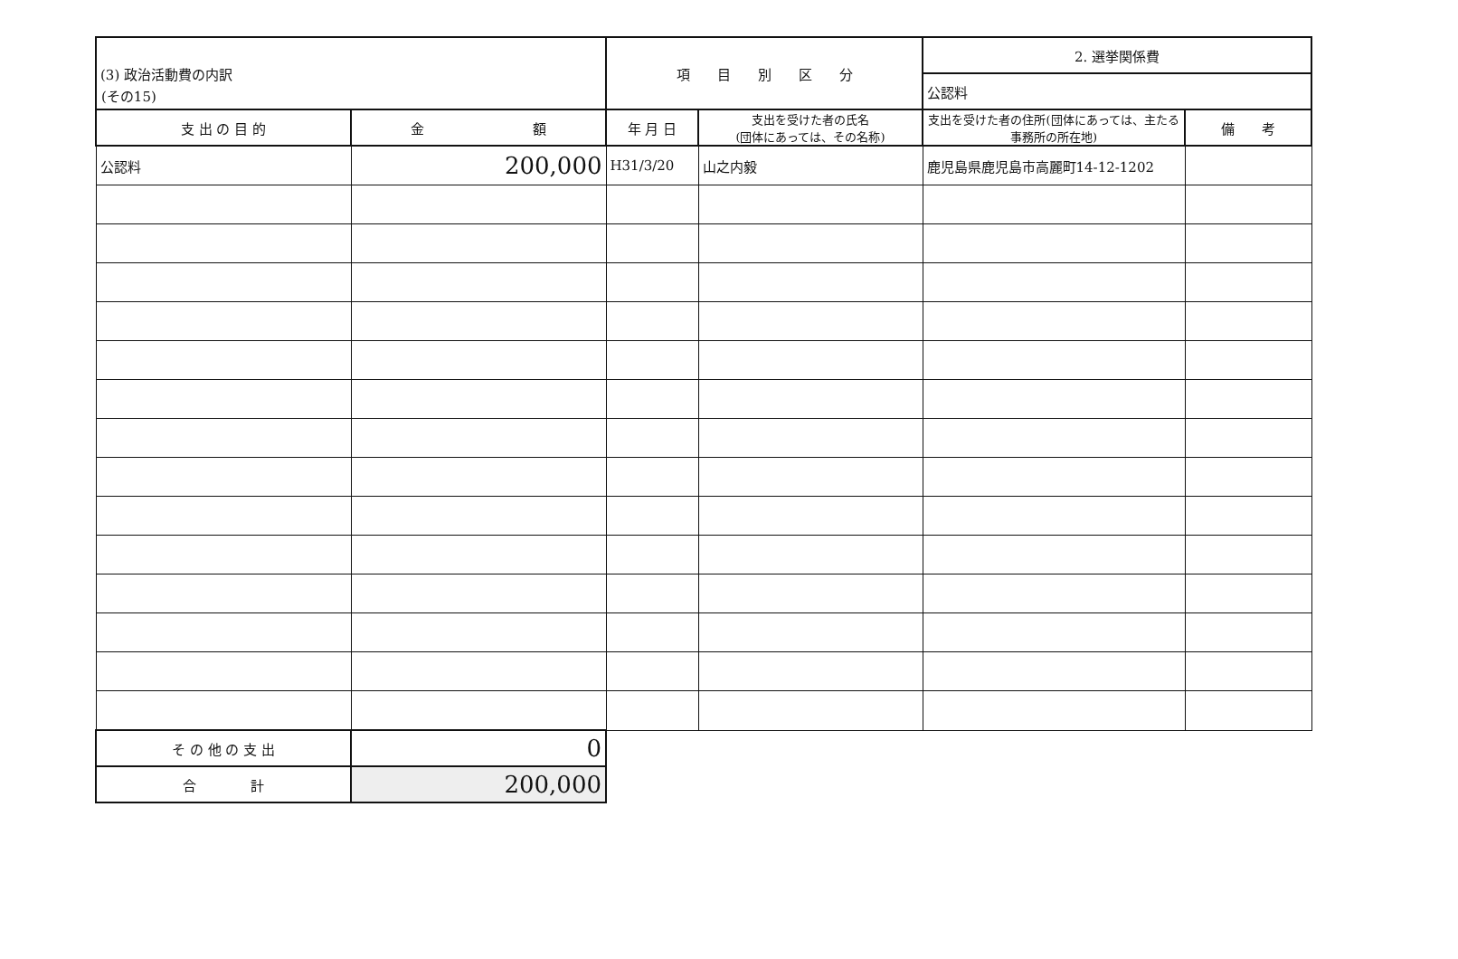(その15)
| (3) 政治活動費の内訳 | | 項 目 別 区 分 | | 2. 選挙関係費 | |
| | | | | 公認料 | |
| 支 出 の 目 的 | 金 額 | 年 月 日 | 支出を受けた者の氏名 (団体にあっては、その名称) | 支出を受けた者の住所(団体にあっては、主たる事務所の所在地) | 備 考 |
| 公認料 | 200,000 | H31/3/20 | 山之内毅 | 鹿児島県鹿児島市高麗町14-12-1202 | |
| そ の 他 の 支 出 | 0 | | | | |
| 合 計 | 200,000 | | | | |